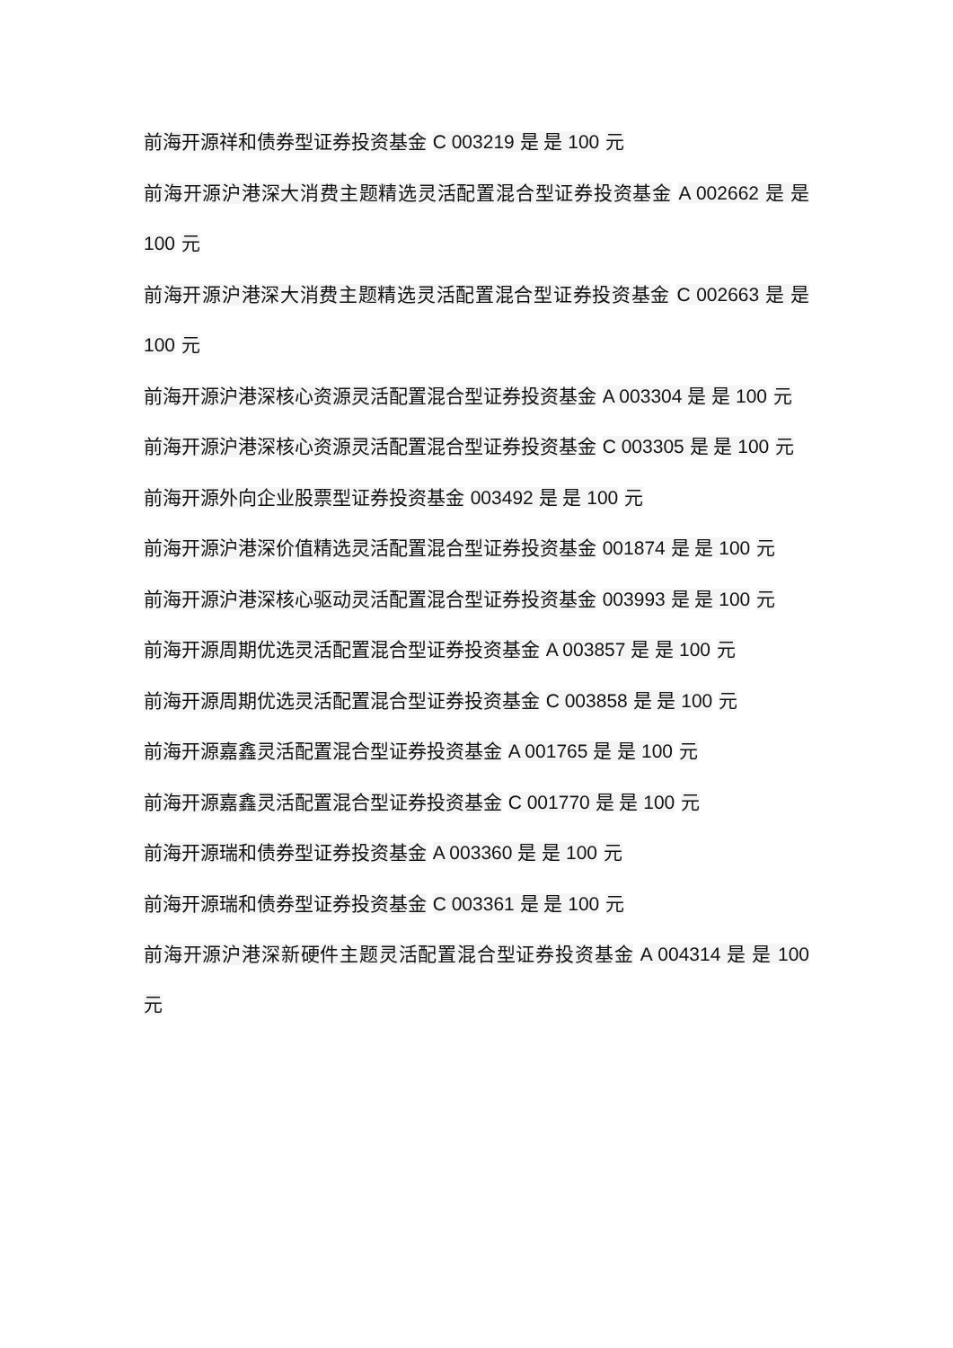前海开源祥和债券型证券投资基金 C 003219 是 是 100 元
前海开源沪港深大消费主题精选灵活配置混合型证券投资基金 A 002662 是 是 100 元
前海开源沪港深大消费主题精选灵活配置混合型证券投资基金 C 002663 是 是 100 元
前海开源沪港深核心资源灵活配置混合型证券投资基金 A 003304 是 是 100 元
前海开源沪港深核心资源灵活配置混合型证券投资基金 C 003305 是 是 100 元
前海开源外向企业股票型证券投资基金 003492 是 是 100 元
前海开源沪港深价值精选灵活配置混合型证券投资基金 001874 是 是 100 元
前海开源沪港深核心驱动灵活配置混合型证券投资基金 003993 是 是 100 元
前海开源周期优选灵活配置混合型证券投资基金 A 003857 是 是 100 元
前海开源周期优选灵活配置混合型证券投资基金 C 003858 是 是 100 元
前海开源嘉鑫灵活配置混合型证券投资基金 A 001765 是 是 100 元
前海开源嘉鑫灵活配置混合型证券投资基金 C 001770 是 是 100 元
前海开源瑞和债券型证券投资基金 A 003360 是 是 100 元
前海开源瑞和债券型证券投资基金 C 003361 是 是 100 元
前海开源沪港深新硬件主题灵活配置混合型证券投资基金 A 004314 是 是 100 元